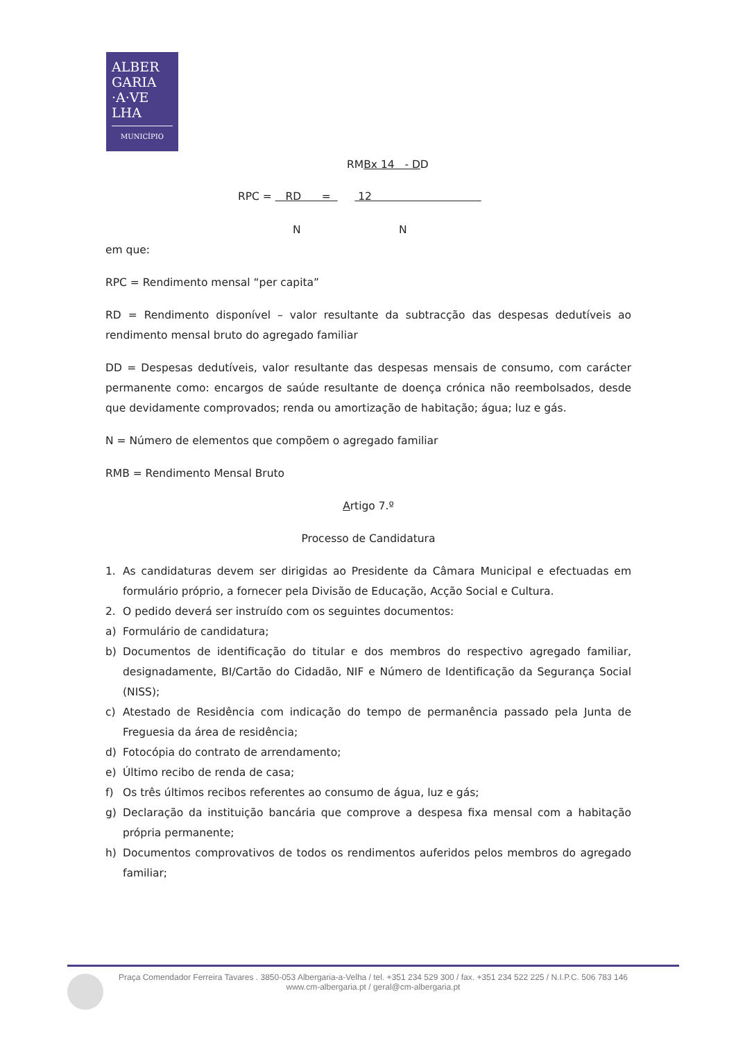ALBER
GARIA
·A·VE
LHA
MUNICÍPIO
RMBx 14 - DD
RPC = RD = 12
N N
em que:
RPC = Rendimento mensal “per capita”
RD = Rendimento disponível – valor resultante da subtracção das despesas dedutíveis ao rendimento mensal bruto do agregado familiar
DD = Despesas dedutíveis, valor resultante das despesas mensais de consumo, com carácter permanente como: encargos de saúde resultante de doença crónica não reembolsados, desde que devidamente comprovados; renda ou amortização de habitação; água; luz e gás.
N = Número de elementos que compõem o agregado familiar
RMB = Rendimento Mensal Bruto
Artigo 7.º
Processo de Candidatura
1. As candidaturas devem ser dirigidas ao Presidente da Câmara Municipal e efectuadas em formulário próprio, a fornecer pela Divisão de Educação, Acção Social e Cultura.
2. O pedido deverá ser instruído com os seguintes documentos:
a) Formulário de candidatura;
b) Documentos de identificação do titular e dos membros do respectivo agregado familiar, designadamente, BI/Cartão do Cidadão, NIF e Número de Identificação da Segurança Social (NISS);
c) Atestado de Residência com indicação do tempo de permanência passado pela Junta de Freguesia da área de residência;
d) Fotocópia do contrato de arrendamento;
e) Último recibo de renda de casa;
f) Os três últimos recibos referentes ao consumo de água, luz e gás;
g) Declaração da instituição bancária que comprove a despesa fixa mensal com a habitação própria permanente;
h) Documentos comprovativos de todos os rendimentos auferidos pelos membros do agregado familiar;
Praça Comendador Ferreira Tavares . 3850-053 Albergaria-a-Velha / tel. +351 234 529 300 / fax. +351 234 522 225 / N.I.P.C. 506 783 146
www.cm-albergaria.pt / geral@cm-albergaria.pt